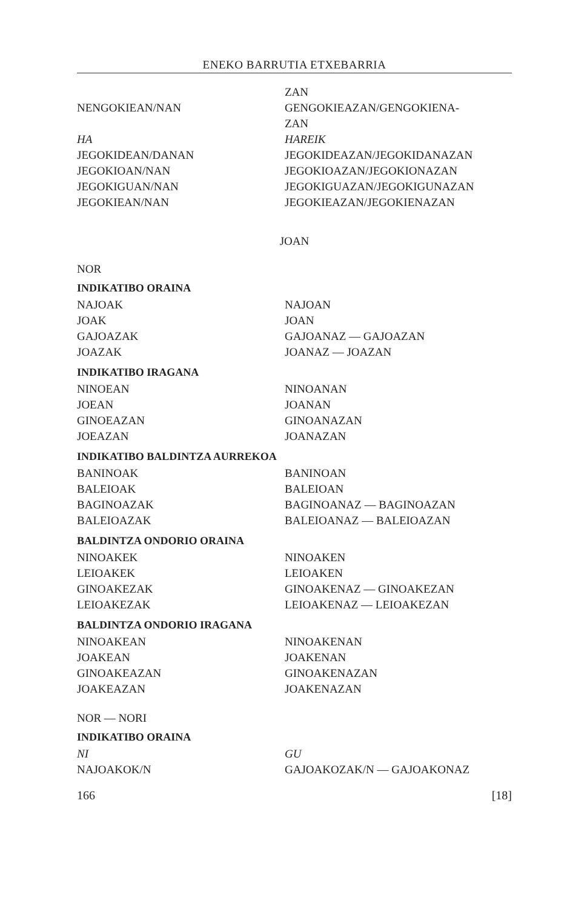ENEKO BARRUTIA ETXEBARRIA
ZAN
NENGOKIEAN/NAN GENGOKIEAZAN/GENGOKIENA-
ZAN
HA HAREIK
JEGOKIDEAN/DANAN JEGOKIDEAZAN/JEGOKIDANAZAN
JEGOKIOAN/NAN JEGOKIOAZAN/JEGOKIONAZAN
JEGOKIGUAN/NAN JEGOKIGUAZAN/JEGOKIGUNAZAN
JEGOKIEAN/NAN JEGOKIEAZAN/JEGOKIENAZAN
JOAN
NOR
INDIKATIBO ORAINA
NAJOAK NAJOAN
JOAK JOAN
GAJOAZAK GAJOANAZ — GAJOAZAN
JOAZAK JOANAZ — JOAZAN
INDIKATIBO IRAGANA
NINOEAN NINOANAN
JOEAN JOANAN
GINOEAZAN GINOANAZAN
JOEAZAN JOANAZAN
INDIKATIBO BALDINTZA AURREKOA
BANINOAK BANINOAN
BALEIOAK BALEIOAN
BAGINOAZAK BAGINOANAZ — BAGINOAZAN
BALEIOAZAK BALEIOANAZ — BALEIOAZAN
BALDINTZA ONDORIO ORAINA
NINOAKEK NINOAKEN
LEIOAKEK LEIOAKEN
GINOAKEZAK GINOAKENAZ — GINOAKEZAN
LEIOAKEZAK LEIOAKENAZ — LEIOAKEZAN
BALDINTZA ONDORIO IRAGANA
NINOAKEAN NINOAKENAN
JOAKEAN JOAKENAN
GINOAKEAZAN GINOAKENAZAN
JOAKEAZAN JOAKENAZAN
NOR — NORI
INDIKATIBO ORAINA
NI GU
NAJOAKOK/N GAJOAKOZAK/N — GAJOAKONAZ
166 [18]